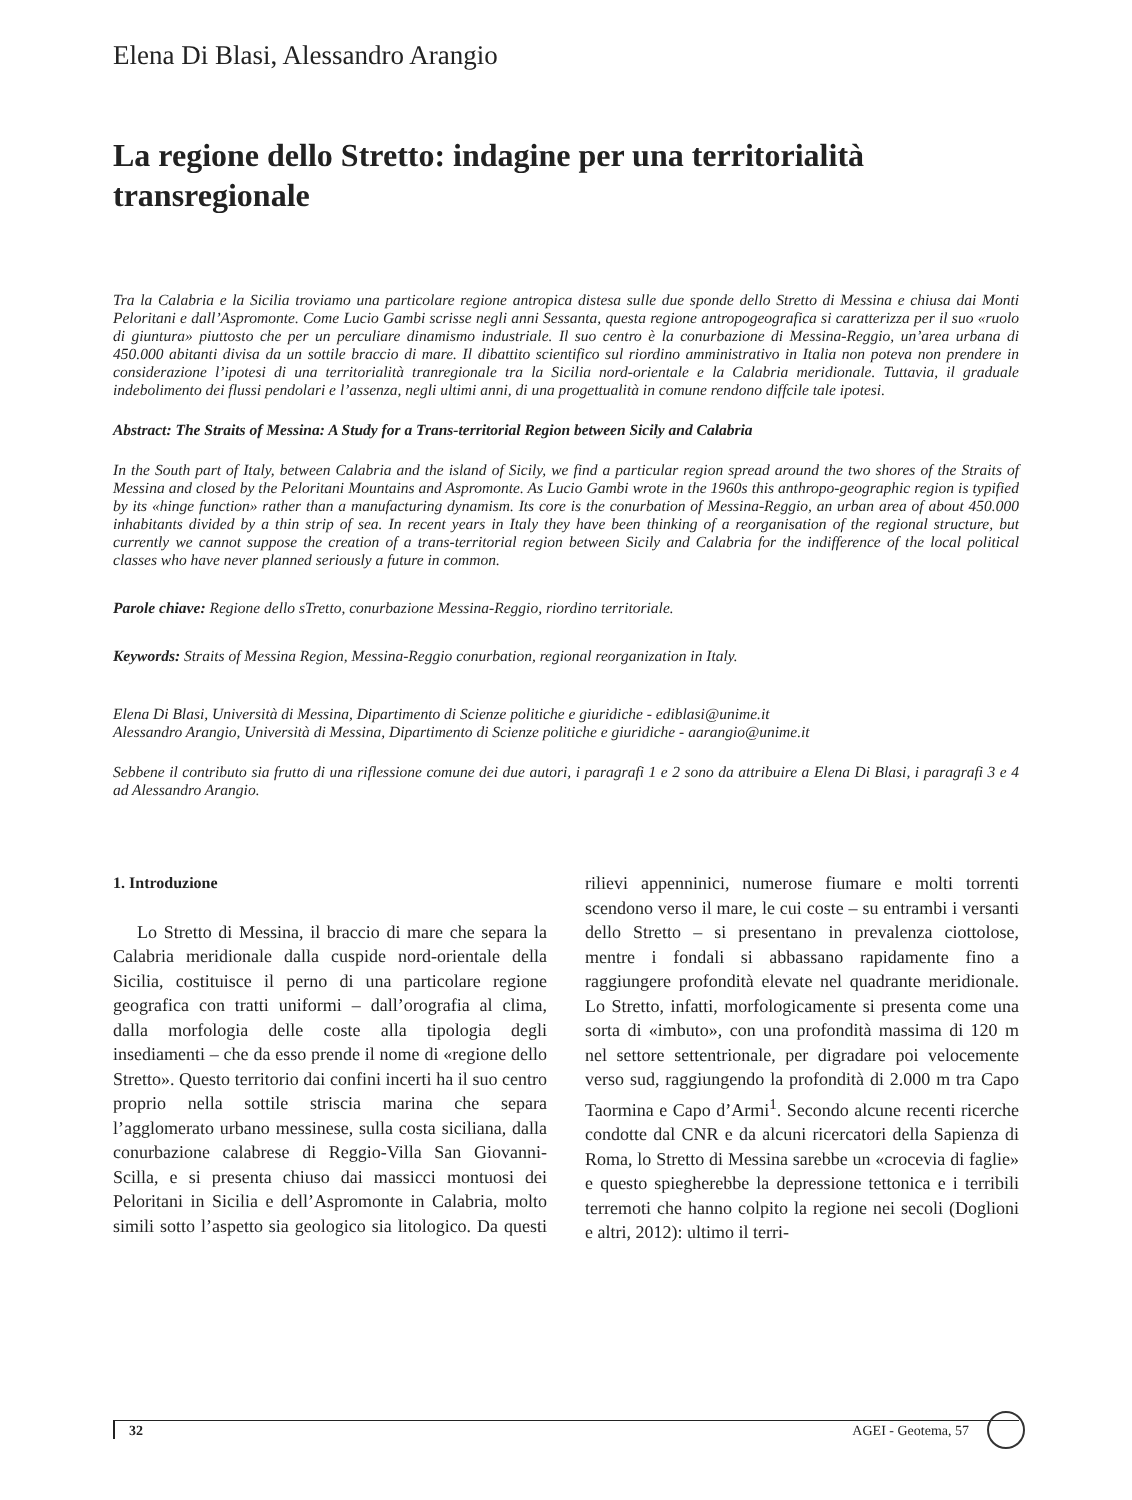Elena Di Blasi, Alessandro Arangio
La regione dello Stretto: indagine per una territorialità transregionale
Tra la Calabria e la Sicilia troviamo una particolare regione antropica distesa sulle due sponde dello Stretto di Messina e chiusa dai Monti Peloritani e dall’Aspromonte. Come Lucio Gambi scrisse negli anni Sessanta, questa regione antropogeografica si caratterizza per il suo «ruolo di giuntura» piuttosto che per un perculiare dinamismo industriale. Il suo centro è la conurbazione di Messina-Reggio, un’area urbana di 450.000 abitanti divisa da un sottile braccio di mare. Il dibattito scientifico sul riordino amministrativo in Italia non poteva non prendere in considerazione l’ipotesi di una territorialità tranregionale tra la Sicilia nord-orientale e la Calabria meridionale. Tuttavia, il graduale indebolimento dei flussi pendolari e l’assenza, negli ultimi anni, di una progettualità in comune rendono diffcile tale ipotesi.
Abstract: The Straits of Messina: A Study for a Trans-territorial Region between Sicily and Calabria
In the South part of Italy, between Calabria and the island of Sicily, we find a particular region spread around the two shores of the Straits of Messina and closed by the Peloritani Mountains and Aspromonte. As Lucio Gambi wrote in the 1960s this anthropo-geographic region is typified by its «hinge function» rather than a manufacturing dynamism. Its core is the conurbation of Messina-Reggio, an urban area of about 450.000 inhabitants divided by a thin strip of sea. In recent years in Italy they have been thinking of a reorganisation of the regional structure, but currently we cannot suppose the creation of a trans-territorial region between Sicily and Calabria for the indifference of the local political classes who have never planned seriously a future in common.
Parole chiave: Regione dello sTretto, conurbazione Messina-Reggio, riordino territoriale.
Keywords: Straits of Messina Region, Messina-Reggio conurbation, regional reorganization in Italy.
Elena Di Blasi, Università di Messina, Dipartimento di Scienze politiche e giuridiche - ediblasi@unime.it
Alessandro Arangio, Università di Messina, Dipartimento di Scienze politiche e giuridiche - aarangio@unime.it
Sebbene il contributo sia frutto di una riflessione comune dei due autori, i paragrafi 1 e 2 sono da attribuire a Elena Di Blasi, i paragrafi 3 e 4 ad Alessandro Arangio.
1. Introduzione
Lo Stretto di Messina, il braccio di mare che separa la Calabria meridionale dalla cuspide nord-orientale della Sicilia, costituisce il perno di una particolare regione geografica con tratti uniformi – dall’orografia al clima, dalla morfologia delle coste alla tipologia degli insediamenti – che da esso prende il nome di «regione dello Stretto». Questo territorio dai confini incerti ha il suo centro proprio nella sottile striscia marina che separa l’agglomerato urbano messinese, sulla costa siciliana, dalla conurbazione calabrese di Reggio-Villa San Giovanni-Scilla, e si presenta chiuso dai massicci montuosi dei Peloritani in Sicilia e dell’Aspromonte in Calabria, molto simili sotto l’aspetto sia geologico sia litologico. Da questi rilievi appenninici, numerose fiumare e molti torrenti scendono verso il mare, le cui coste – su entrambi i versanti dello Stretto – si presentano in prevalenza ciottolose, mentre i fondali si abbassano rapidamente fino a raggiungere profondità elevate nel quadrante meridionale. Lo Stretto, infatti, morfologicamente si presenta come una sorta di «imbuto», con una profondità massima di 120 m nel settore settentrionale, per digradare poi velocemente verso sud, raggiungendo la profondità di 2.000 m tra Capo Taormina e Capo d’Armi<sup>1</sup>. Secondo alcune recenti ricerche condotte dal CNR e da alcuni ricercatori della Sapienza di Roma, lo Stretto di Messina sarebbe un «crocevia di faglie» e questo spiegherebbe la depressione tettonica e i terribili terremoti che hanno colpito la regione nei secoli (Doglioni e altri, 2012): ultimo il terri-
32 AGEI - Geotema, 57